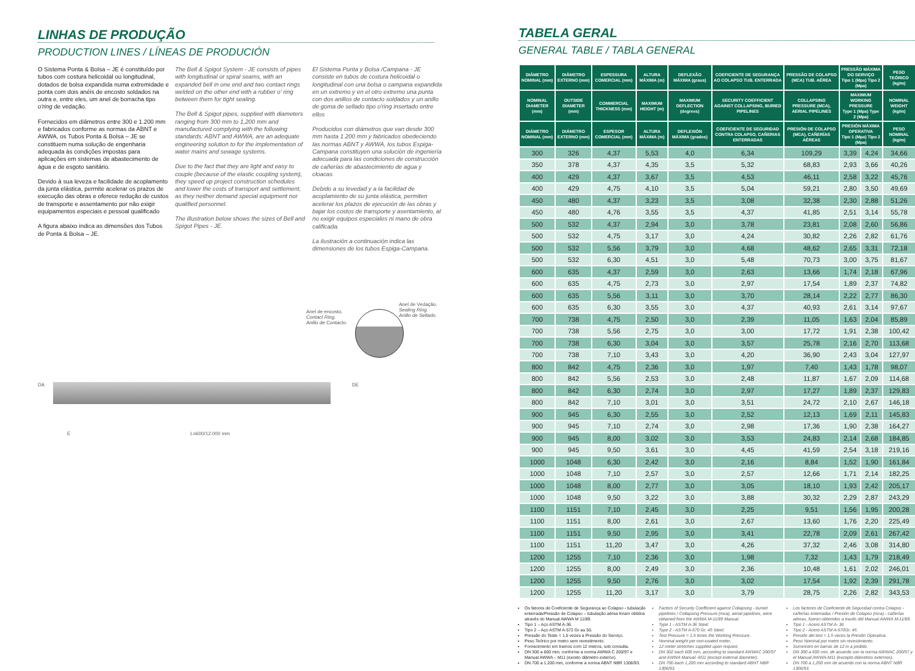LINHAS DE PRODUÇÃO
PRODUCTION LINES / LÍNEAS DE PRODUCIÓN
O Sistema Ponta & Bolsa – JE é constituído por tubos com costura helicoidal ou longitudinal, dotados de bolsa expandida numa extremidade e ponta com dois anéis de encosto soldados na outra e, entre eles, um anel de borracha tipo o'ring de vedação.
Fornecidos em diâmetros entre 300 e 1.200 mm e fabricados conforme as normas da ABNT e AWWA, os Tubos Ponta & Bolsa – JE se constituem numa solução de engenharia adequada às condições impostas para aplicações em sistemas de abastecimento de água e de esgoto sanitário.
Devido à sua leveza e facilidade de acoplamento da junta elástica, permite acelerar os prazos de execução das obras e oferece redução de custos de transporte e assentamento por não exigir equipamentos especiais e pessoal qualificado
A figura abaixo indica as dimensões dos Tubos de Ponta & Bolsa – JE.
The Bell & Spigot System - JE consists of pipes with longitudinal or spiral seams, with an expanded bell in one end and two contact rings welded on the other end with a rubber o' ring between them for tight sealing.
The Bell & Spigot pipes, supplied with diameters ranging from 300 mm to 1,200 mm and manufactured complying with the following standards: ABNT and AWWA, are an adequate engineering solution to for the implementation of water mains and sewage systems.
Due to the fact that they are light and easy to couple (because of the elastic coupling system), they speed up project construction schedules and lower the costs of transport and settlement, as they neither demand special equipment nor qualified personnel.
The illustration below shows the sizes of Bell and Spigot Pipes - JE.
El Sistema Punta y Bolsa /Campana - JE consiste en tubos de costura helicoidal o longitudinal con una bolsa o campana expandida en un extremo y en el otro extremo una punta con dos anillos de contacto soldados y un anillo de goma de sellado tipo o'ring insertado entre ellos
Producidos con diámetros que van desde 300 mm hasta 1.200 mm y fabricados obedeciendo las normas ABNT y AWWA, los tubos Espiga-Campana constituyen una solución de ingeniería adecuada para las condiciones de construcción de cañerías de abastecimiento de agua y cloacas
Debido a su levedad y a la facilidad de acoplamiento de su junta elástica, permiten acelerar los plazos de ejecución de las obras y bajar los costos de transporte y asentamiento, al no exigir equipos especiales ni mano de obra calificada.
La ilustración a continuación indica las dimensiones de los tubos Espiga-Campana.
Anel de encosto.
Contact Ring.
Anillo de Contacto.
Anel de Vedação.
Sealing Ring.
Anillo de Sellado.
DA DE
E L=600/12.000 mm
TABELA GERAL
GENERAL TABLE / TABLA GENERAL
| DIÂMETRO NOMINAL (mm) | DIÂMETRO EXTERNO (mm) | ESPESSURA COMERCIAL (mm) | ALTURA MÁXIMA (m) | DEFLEXÃO MÁXIMA (graus) | COEFICIENTE DE SEGURANÇA AO COLAPSO TUB. ENTERRADA | PRESSÃO DE COLAPSO (MCA) TUB. AÉREA | PRESSÃO MÁXIMA DO SERVIÇO Tipo 1 (Mpa) Tipo 2 (Mpa) | | PESO TEÓRICO (kg/m) |
| --- | --- | --- | --- | --- | --- | --- | --- | --- | --- |
| NOMINAL DIAMETER (mm) | OUTSIDE DIAMETER (mm) | COMMERCIAL THICKNESS (mm) | MAXIMUM HEIGHT (m) | MAXIMUM DEFLECTION (degrees) | SECURITY COEFFICIENT AGAINST COLLAPSING, BURIED PIPELINES | COLLAPSING PRESSURE (MCA), AERIAL PIPELINES | MAXIMUM WORKING PRESSURE Type 1 (Mpa) Type 2 (Mpa) | | NOMINAL WEIGHT (kg/m) |
| DIÁMETRO NOMINAL (mm) | DIÁMETRO EXTERNO (mm) | ESPESOR COMERCIAL (mm) | ALTURA MÁXIMA (m) | DEFLEXIÓN MÁXIMA (grados) | COEFICIENTE DE SEGURIDAD CONTRA COLAPSO, CAÑERIAS ENTERRADAS | PRESIÓN DE COLAPSO (MCA), CAÑERÍAS AÉREAS | PRESIÓN MÁXIMA OPERATIVA Tipo 1 (Mpa) Tipo 2 (Mpa) | | PESO NOMINAL (kg/m) |
| 300 | 326 | 4,37 | 5,53 | 4,0 | 6,34 | 109,29 | 3,39 | 4,24 | 34,66 |
| 350 | 378 | 4,37 | 4,35 | 3,5 | 5,32 | 68,83 | 2,93 | 3,66 | 40,26 |
| 400 | 429 | 4,37 | 3,67 | 3,5 | 4,53 | 46,11 | 2,58 | 3,22 | 45,76 |
| 400 | 429 | 4,75 | 4,10 | 3,5 | 5,04 | 59,21 | 2,80 | 3,50 | 49,69 |
| 450 | 480 | 4,37 | 3,23 | 3,5 | 3,08 | 32,38 | 2,30 | 2,88 | 51,26 |
| 450 | 480 | 4,76 | 3,55 | 3,5 | 4,37 | 41,85 | 2,51 | 3,14 | 55,78 |
| 500 | 532 | 4,37 | 2,94 | 3,0 | 3,78 | 23,81 | 2,08 | 2,60 | 56,86 |
| 500 | 532 | 4,75 | 3,17 | 3,0 | 4,24 | 30,82 | 2,26 | 2,82 | 61,76 |
| 500 | 532 | 5,56 | 3,79 | 3,0 | 4,68 | 48,62 | 2,65 | 3,31 | 72,18 |
| 500 | 532 | 6,30 | 4,51 | 3,0 | 5,48 | 70,73 | 3,00 | 3,75 | 81,67 |
| 600 | 635 | 4,37 | 2,59 | 3,0 | 2,63 | 13,66 | 1,74 | 2,18 | 67,96 |
| 600 | 635 | 4,75 | 2,73 | 3,0 | 2,97 | 17,54 | 1,89 | 2,37 | 74,82 |
| 600 | 635 | 5,56 | 3,11 | 3,0 | 3,70 | 28,14 | 2,22 | 2,77 | 86,30 |
| 600 | 635 | 6,30 | 3,55 | 3,0 | 4,37 | 40,93 | 2,61 | 3,14 | 97,67 |
| 700 | 738 | 4,75 | 2,50 | 3,0 | 2,39 | 11,05 | 1,63 | 2,04 | 85,89 |
| 700 | 738 | 5,56 | 2,75 | 3,0 | 3,00 | 17,72 | 1,91 | 2,38 | 100,42 |
| 700 | 738 | 6,30 | 3,04 | 3,0 | 3,57 | 25,78 | 2,16 | 2,70 | 113,68 |
| 700 | 738 | 7,10 | 3,43 | 3,0 | 4,20 | 36,90 | 2,43 | 3,04 | 127,97 |
| 800 | 842 | 4,75 | 2,36 | 3,0 | 1,97 | 7,40 | 1,43 | 1,78 | 98,07 |
| 800 | 842 | 5,56 | 2,53 | 3,0 | 2,48 | 11,87 | 1,67 | 2,09 | 114,68 |
| 800 | 842 | 6,30 | 2,74 | 3,0 | 2,97 | 17,27 | 1,89 | 2,37 | 129,83 |
| 800 | 842 | 7,10 | 3,01 | 3,0 | 3,51 | 24,72 | 2,10 | 2,67 | 146,18 |
| 900 | 945 | 6,30 | 2,55 | 3,0 | 2,52 | 12,13 | 1,69 | 2,11 | 145,83 |
| 900 | 945 | 7,10 | 2,74 | 3,0 | 2,98 | 17,36 | 1,90 | 2,38 | 164,27 |
| 900 | 945 | 8,00 | 3,02 | 3,0 | 3,53 | 24,83 | 2,14 | 2,68 | 184,85 |
| 900 | 945 | 9,50 | 3,61 | 3,0 | 4,45 | 41,59 | 2,54 | 3,18 | 219,16 |
| 1000 | 1048 | 6,30 | 2,42 | 3,0 | 2,16 | 8,84 | 1,52 | 1,90 | 161,84 |
| 1000 | 1048 | 7,10 | 2,57 | 3,0 | 2,57 | 12,66 | 1,71 | 2,14 | 182,25 |
| 1000 | 1048 | 8,00 | 2,77 | 3,0 | 3,05 | 18,10 | 1,93 | 2,42 | 205,17 |
| 1000 | 1048 | 9,50 | 3,22 | 3,0 | 3,88 | 30,32 | 2,29 | 2,87 | 243,29 |
| 1100 | 1151 | 7,10 | 2,45 | 3,0 | 2,25 | 9,51 | 1,56 | 1,95 | 200,28 |
| 1100 | 1151 | 8,00 | 2,61 | 3,0 | 2,67 | 13,60 | 1,76 | 2,20 | 225,49 |
| 1100 | 1151 | 9,50 | 2,95 | 3,0 | 3,41 | 22,78 | 2,09 | 2,61 | 267,42 |
| 1100 | 1151 | 11,20 | 3,47 | 3,0 | 4,26 | 37,32 | 2,46 | 3,08 | 314,80 |
| 1200 | 1255 | 7,10 | 2,36 | 3,0 | 1,98 | 7,32 | 1,43 | 1,79 | 218,49 |
| 1200 | 1255 | 8,00 | 2,49 | 3,0 | 2,36 | 10,48 | 1,61 | 2,02 | 246,01 |
| 1200 | 1255 | 9,50 | 2,76 | 3,0 | 3,02 | 17,54 | 1,92 | 2,39 | 291,78 |
| 1200 | 1255 | 11,20 | 3,17 | 3,0 | 3,79 | 28,75 | 2,26 | 2,82 | 343,53 |
Os fatores de Coeficiente de Segurança ao Colapso - tubulação enterrada/Pressão de Colapso – tubulação aérea foram obtidos através do Manual AWWA M 11/89.
Tipo 1 – Aço ASTM A-36.
Tipo 2 – Aço ASTM A-572 Gr au 50.
Pressão do Teste = 1,5 vezes a Pressão do Serviço.
Peso Teórico por metro sem revestimento.
Fornecimento em tramos com 12 metros, sob consulta.
DN 300 a 600 mm, conforme a norma AWWA C 200/97 e Manual AWWA – M11 (exceto diâmetro externo).
DN 700 a 1.200 mm, conforme a norma ABNT NBR 1306/93.
Factors of Security Coefficient against Collapsing - buried pipelines / Collapsing Pressure (mca), aerial pipelines, were obtained from the AWWA M-11/89 Manual.
Type 1 - ASTM A-36 Steel.
Type 2 - ASTM A-570 Gr. 45 Steel.
Test Pressure = 1.5 times the Working Pressure.
Nominal weight per non-coated meter.
12 meter stretches supplied upon request.
DN 302 each 600 mm, according to standard AWWAC 200/97 and AWWA Manual -M11 (except external diameter).
DN 700 each 1,200 mm according to standard ABNT NBR 1306/93.
Los factores de Coeficiente de Seguridad contra Colapso - cañerías enterradas / Presión de Colapso (mca) - cañerías aéreas, fueron obtenidos a través del Manual AWWA M-11/89.
Tipo 1 - Acero ASTM A- 36
Tipo 2 - Acero ASTM A-570Gr. 45.
Presión del test = 1,5 veces la Presión Operativa.
Peso Nominal por metro sin revestimiento.
Suministro en barras de 12 m a pedido.
DN 300 a 600 mm, de acuerdo con la norma AWWAC 200/97 y el Manual AWWA-M11 (excepto diámetros externos).
DN 700 a 1,200 mm de acuerdo con la norma ABNT NBR 1306/93.